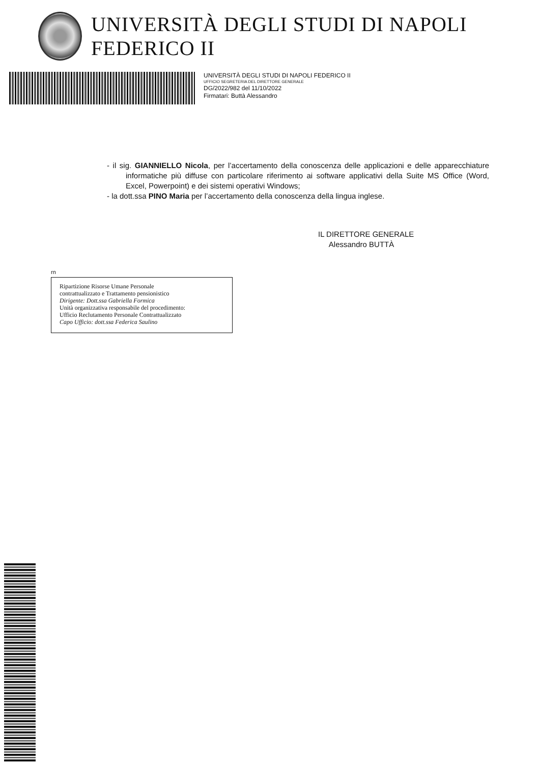UNIVERSITÀ DEGLI STUDI DI NAPOLI FEDERICO II
UNIVERSITÀ DEGLI STUDI DI NAPOLI FEDERICO II
UFFICIO SEGRETERIA DEL DIRETTORE GENERALE
DG/2022/982 del 11/10/2022
Firmatari: Buttà Alessandro
- il sig. GIANNIELLO Nicola, per l’accertamento della conoscenza delle applicazioni e delle apparecchiature informatiche più diffuse con particolare riferimento ai software applicativi della Suite MS Office (Word, Excel, Powerpoint) e dei sistemi operativi Windows;
- la dott.ssa PINO Maria per l’accertamento della conoscenza della lingua inglese.
IL DIRETTORE GENERALE
Alessandro BUTTÀ
rn
Ripartizione Risorse Umane Personale
contrattualizzato e Trattamento pensionistico
Dirigente: Dott.ssa Gabriella Formica
Unità organizzativa responsabile del procedimento:
Ufficio Reclutamento Personale Contrattualizzato
Capo Ufficio: dott.ssa Federica Saulino